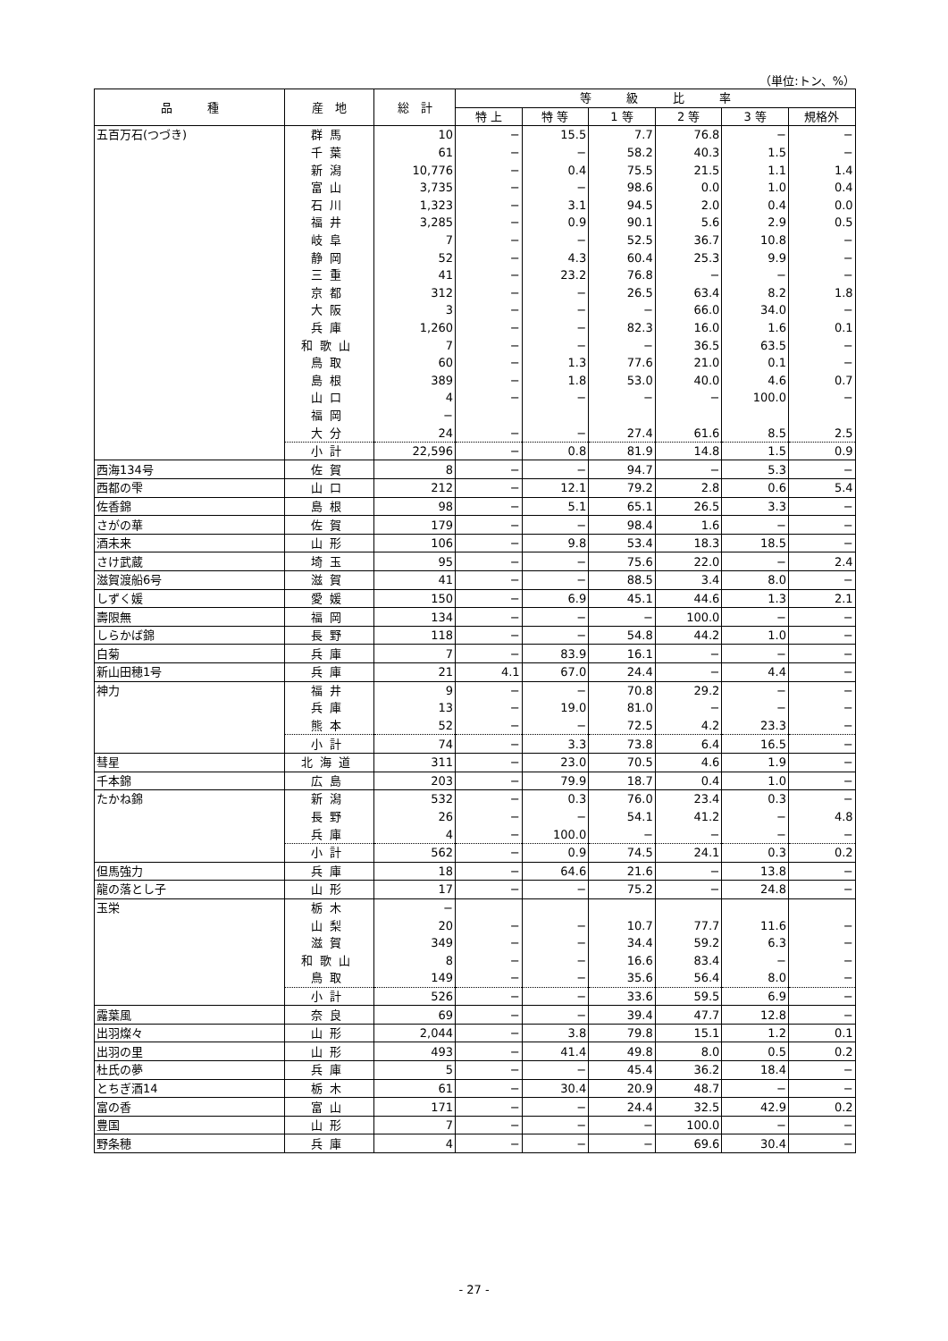（単位:トン、%）
| 品 種 | 産 地 | 総 計 | 等 級 比 率 | | | | | |
| --- | --- | --- | --- | --- | --- | --- | --- | --- |
| | | | 特 上 | 特 等 | 1 等 | 2 等 | 3 等 | 規格外 |
| 五百万石(つづき) | 群馬 | 10 | − | 15.5 | 7.7 | 76.8 | − | − |
| | 千葉 | 61 | − | − | 58.2 | 40.3 | 1.5 | − |
| | 新潟 | 10,776 | − | 0.4 | 75.5 | 21.5 | 1.1 | 1.4 |
| | 富山 | 3,735 | − | − | 98.6 | 0.0 | 1.0 | 0.4 |
| | 石川 | 1,323 | − | 3.1 | 94.5 | 2.0 | 0.4 | 0.0 |
| | 福井 | 3,285 | − | 0.9 | 90.1 | 5.6 | 2.9 | 0.5 |
| | 岐阜 | 7 | − | − | 52.5 | 36.7 | 10.8 | − |
| | 静岡 | 52 | − | 4.3 | 60.4 | 25.3 | 9.9 | − |
| | 三重 | 41 | − | 23.2 | 76.8 | − | − | − |
| | 京都 | 312 | − | − | 26.5 | 63.4 | 8.2 | 1.8 |
| | 大阪 | 3 | − | − | − | 66.0 | 34.0 | − |
| | 兵庫 | 1,260 | − | − | 82.3 | 16.0 | 1.6 | 0.1 |
| | 和歌山 | 7 | − | − | − | 36.5 | 63.5 | − |
| | 鳥取 | 60 | − | 1.3 | 77.6 | 21.0 | 0.1 | − |
| | 島根 | 389 | − | 1.8 | 53.0 | 40.0 | 4.6 | 0.7 |
| | 山口 | 4 | − | − | − | − | 100.0 | − |
| | 福岡 | − | | | | | | |
| | 大分 | 24 | − | − | 27.4 | 61.6 | 8.5 | 2.5 |
| | 小計 | 22,596 | − | 0.8 | 81.9 | 14.8 | 1.5 | 0.9 |
| 西海134号 | 佐賀 | 8 | − | − | 94.7 | − | 5.3 | − |
| 西都の雫 | 山口 | 212 | − | 12.1 | 79.2 | 2.8 | 0.6 | 5.4 |
| 佐香錦 | 島根 | 98 | − | 5.1 | 65.1 | 26.5 | 3.3 | − |
| さがの華 | 佐賀 | 179 | − | − | 98.4 | 1.6 | − | − |
| 酒未来 | 山形 | 106 | − | 9.8 | 53.4 | 18.3 | 18.5 | − |
| さけ武蔵 | 埼玉 | 95 | − | − | 75.6 | 22.0 | − | 2.4 |
| 滋賀渡船6号 | 滋賀 | 41 | − | − | 88.5 | 3.4 | 8.0 | − |
| しずく媛 | 愛媛 | 150 | − | 6.9 | 45.1 | 44.6 | 1.3 | 2.1 |
| 壽限無 | 福岡 | 134 | − | − | − | 100.0 | − | − |
| しらかば錦 | 長野 | 118 | − | − | 54.8 | 44.2 | 1.0 | − |
| 白菊 | 兵庫 | 7 | − | 83.9 | 16.1 | − | − | − |
| 新山田穂1号 | 兵庫 | 21 | 4.1 | 67.0 | 24.4 | − | 4.4 | − |
| 神力 | 福井 | 9 | − | − | 70.8 | 29.2 | − | − |
| | 兵庫 | 13 | − | 19.0 | 81.0 | − | − | − |
| | 熊本 | 52 | − | − | 72.5 | 4.2 | 23.3 | − |
| | 小計 | 74 | − | 3.3 | 73.8 | 6.4 | 16.5 | − |
| 彗星 | 北海道 | 311 | − | 23.0 | 70.5 | 4.6 | 1.9 | − |
| 千本錦 | 広島 | 203 | − | 79.9 | 18.7 | 0.4 | 1.0 | − |
| たかね錦 | 新潟 | 532 | − | 0.3 | 76.0 | 23.4 | 0.3 | − |
| | 長野 | 26 | − | − | 54.1 | 41.2 | − | 4.8 |
| | 兵庫 | 4 | − | 100.0 | − | − | − | − |
| | 小計 | 562 | − | 0.9 | 74.5 | 24.1 | 0.3 | 0.2 |
| 但馬強力 | 兵庫 | 18 | − | 64.6 | 21.6 | − | 13.8 | − |
| 龍の落とし子 | 山形 | 17 | − | − | 75.2 | − | 24.8 | − |
| 玉栄 | 栃木 | − | | | | | | |
| | 山梨 | 20 | − | − | 10.7 | 77.7 | 11.6 | − |
| | 滋賀 | 349 | − | − | 34.4 | 59.2 | 6.3 | − |
| | 和歌山 | 8 | − | − | 16.6 | 83.4 | − | − |
| | 鳥取 | 149 | − | − | 35.6 | 56.4 | 8.0 | − |
| | 小計 | 526 | − | − | 33.6 | 59.5 | 6.9 | − |
| 露葉風 | 奈良 | 69 | − | − | 39.4 | 47.7 | 12.8 | − |
| 出羽燦々 | 山形 | 2,044 | − | 3.8 | 79.8 | 15.1 | 1.2 | 0.1 |
| 出羽の里 | 山形 | 493 | − | 41.4 | 49.8 | 8.0 | 0.5 | 0.2 |
| 杜氏の夢 | 兵庫 | 5 | − | − | 45.4 | 36.2 | 18.4 | − |
| とちぎ酒14 | 栃木 | 61 | − | 30.4 | 20.9 | 48.7 | − | − |
| 富の香 | 富山 | 171 | − | − | 24.4 | 32.5 | 42.9 | 0.2 |
| 豊国 | 山形 | 7 | − | − | − | 100.0 | − | − |
| 野条穂 | 兵庫 | 4 | − | − | − | 69.6 | 30.4 | − |
- 27 -